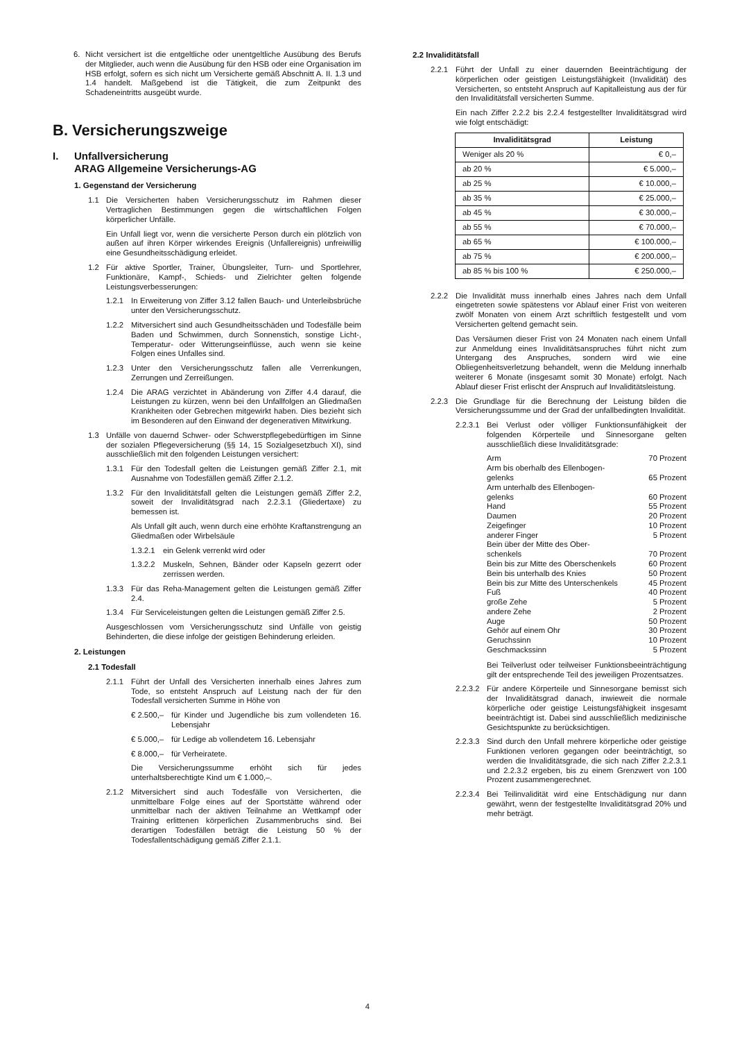6. Nicht versichert ist die entgeltliche oder unentgeltliche Ausübung des Berufs der Mitglieder, auch wenn die Ausübung für den HSB oder eine Organisation im HSB erfolgt, sofern es sich nicht um Versicherte gemäß Abschnitt A. II. 1.3 und 1.4 handelt. Maßgebend ist die Tätigkeit, die zum Zeitpunkt des Schadeneintritts ausgeübt wurde.
B. Versicherungszweige
I. Unfallversicherung
ARAG Allgemeine Versicherungs-AG
1. Gegenstand der Versicherung
1.1 Die Versicherten haben Versicherungsschutz im Rahmen dieser Vertraglichen Bestimmungen gegen die wirtschaftlichen Folgen körperlicher Unfälle.
Ein Unfall liegt vor, wenn die versicherte Person durch ein plötzlich von außen auf ihren Körper wirkendes Ereignis (Unfallereignis) unfreiwillig eine Gesundheitsschädigung erleidet.
1.2 Für aktive Sportler, Trainer, Übungsleiter, Turn- und Sportlehrer, Funktionäre, Kampf-, Schieds- und Zielrichter gelten folgende Leistungsverbesserungen:
1.2.1 In Erweiterung von Ziffer 3.12 fallen Bauch- und Unterleibsbrüche unter den Versicherungsschutz.
1.2.2 Mitversichert sind auch Gesundheitsschäden und Todesfälle beim Baden und Schwimmen, durch Sonnenstich, sonstige Licht-, Temperatur- oder Witterungseinflüsse, auch wenn sie keine Folgen eines Unfalles sind.
1.2.3 Unter den Versicherungsschutz fallen alle Verrenkungen, Zerrungen und Zerreißungen.
1.2.4 Die ARAG verzichtet in Abänderung von Ziffer 4.4 darauf, die Leistungen zu kürzen, wenn bei den Unfallfolgen an Gliedmaßen Krankheiten oder Gebrechen mitgewirkt haben. Dies bezieht sich im Besonderen auf den Einwand der degenerativen Mitwirkung.
1.3 Unfälle von dauernd Schwer- oder Schwerstpflegebedürftigen im Sinne der sozialen Pflegeversicherung (§§ 14, 15 Sozialgesetzbuch XI), sind ausschließlich mit den folgenden Leistungen versichert:
1.3.1 Für den Todesfall gelten die Leistungen gemäß Ziffer 2.1, mit Ausnahme von Todesfällen gemäß Ziffer 2.1.2.
1.3.2 Für den Invaliditätsfall gelten die Leistungen gemäß Ziffer 2.2, soweit der Invaliditätsgrad nach 2.2.3.1 (Gliedertaxe) zu bemessen ist.
Als Unfall gilt auch, wenn durch eine erhöhte Kraftanstrengung an Gliedmaßen oder Wirbelsäule
1.3.2.1 ein Gelenk verrenkt wird oder
1.3.2.2 Muskeln, Sehnen, Bänder oder Kapseln gezerrt oder zerrissen werden.
1.3.3 Für das Reha-Management gelten die Leistungen gemäß Ziffer 2.4.
1.3.4 Für Serviceleistungen gelten die Leistungen gemäß Ziffer 2.5.
Ausgeschlossen vom Versicherungsschutz sind Unfälle von geistig Behinderten, die diese infolge der geistigen Behinderung erleiden.
2. Leistungen
2.1 Todesfall
2.1.1 Führt der Unfall des Versicherten innerhalb eines Jahres zum Tode, so entsteht Anspruch auf Leistung nach der für den Todesfall versicherten Summe in Höhe von
€ 2.500,– für Kinder und Jugendliche bis zum vollendeten 16. Lebensjahr
€ 5.000,– für Ledige ab vollendetem 16. Lebensjahr
€ 8.000,– für Verheiratete.
Die Versicherungssumme erhöht sich für jedes unterhaltsberechtigte Kind um € 1.000,–.
2.1.2 Mitversichert sind auch Todesfälle von Versicherten, die unmittelbare Folge eines auf der Sportstätte während oder unmittelbar nach der aktiven Teilnahme an Wettkampf oder Training erlittenen körperlichen Zusammenbruchs sind. Bei derartigen Todesfällen beträgt die Leistung 50 % der Todesfallentschädigung gemäß Ziffer 2.1.1.
2.2 Invaliditätsfall
2.2.1 Führt der Unfall zu einer dauernden Beeinträchtigung der körperlichen oder geistigen Leistungsfähigkeit (Invalidität) des Versicherten, so entsteht Anspruch auf Kapitalleistung aus der für den Invaliditätsfall versicherten Summe.
Ein nach Ziffer 2.2.2 bis 2.2.4 festgestellter Invaliditätsgrad wird wie folgt entschädigt:
| Invaliditätsgrad | Leistung |
| --- | --- |
| Weniger als 20 % | € 0,– |
| ab 20 % | € 5.000,– |
| ab 25 % | € 10.000,– |
| ab 35 % | € 25.000,– |
| ab 45 % | € 30.000,– |
| ab 55 % | € 70.000,– |
| ab 65 % | € 100.000,– |
| ab 75 % | € 200.000,– |
| ab 85 % bis 100 % | € 250.000,– |
2.2.2 Die Invalidität muss innerhalb eines Jahres nach dem Unfall eingetreten sowie spätestens vor Ablauf einer Frist von weiteren zwölf Monaten von einem Arzt schriftlich festgestellt und vom Versicherten geltend gemacht sein.
Das Versäumen dieser Frist von 24 Monaten nach einem Unfall zur Anmeldung eines Invaliditätsanspruches führt nicht zum Untergang des Anspruches, sondern wird wie eine Obliegenheitsverletzung behandelt, wenn die Meldung innerhalb weiterer 6 Monate (insgesamt somit 30 Monate) erfolgt. Nach Ablauf dieser Frist erlischt der Anspruch auf Invaliditätsleistung.
2.2.3 Die Grundlage für die Berechnung der Leistung bilden die Versicherungssumme und der Grad der unfallbedingten Invalidität.
2.2.3.1 Bei Verlust oder völliger Funktionsunfähigkeit der folgenden Körperteile und Sinnesorgane gelten ausschließlich diese Invaliditätsgrade:
| Arm | 70 Prozent |
| Arm bis oberhalb des Ellenbogen- gelenks | 65 Prozent |
| Arm unterhalb des Ellenbogen- gelenks | 60 Prozent |
| Hand | 55 Prozent |
| Daumen | 20 Prozent |
| Zeigefinger | 10 Prozent |
| anderer Finger | 5 Prozent |
| Bein über der Mitte des Ober- schenkels | 70 Prozent |
| Bein bis zur Mitte des Oberschenkels | 60 Prozent |
| Bein bis unterhalb des Knies | 50 Prozent |
| Bein bis zur Mitte des Unterschenkels | 45 Prozent |
| Fuß | 40 Prozent |
| große Zehe | 5 Prozent |
| andere Zehe | 2 Prozent |
| Auge | 50 Prozent |
| Gehör auf einem Ohr | 30 Prozent |
| Geruchssinn | 10 Prozent |
| Geschmackssinn | 5 Prozent |
Bei Teilverlust oder teilweiser Funktionsbeeinträchtigung gilt der entsprechende Teil des jeweiligen Prozentsatzes.
2.2.3.2 Für andere Körperteile und Sinnesorgane bemisst sich der Invaliditätsgrad danach, inwieweit die normale körperliche oder geistige Leistungsfähigkeit insgesamt beeinträchtigt ist. Dabei sind ausschließlich medizinische Gesichtspunkte zu berücksichtigen.
2.2.3.3 Sind durch den Unfall mehrere körperliche oder geistige Funktionen verloren gegangen oder beeinträchtigt, so werden die Invaliditätsgrade, die sich nach Ziffer 2.2.3.1 und 2.2.3.2 ergeben, bis zu einem Grenzwert von 100 Prozent zusammengerechnet.
2.2.3.4 Bei Teilinvalidität wird eine Entschädigung nur dann gewährt, wenn der festgestellte Invaliditätsgrad 20% und mehr beträgt.
4